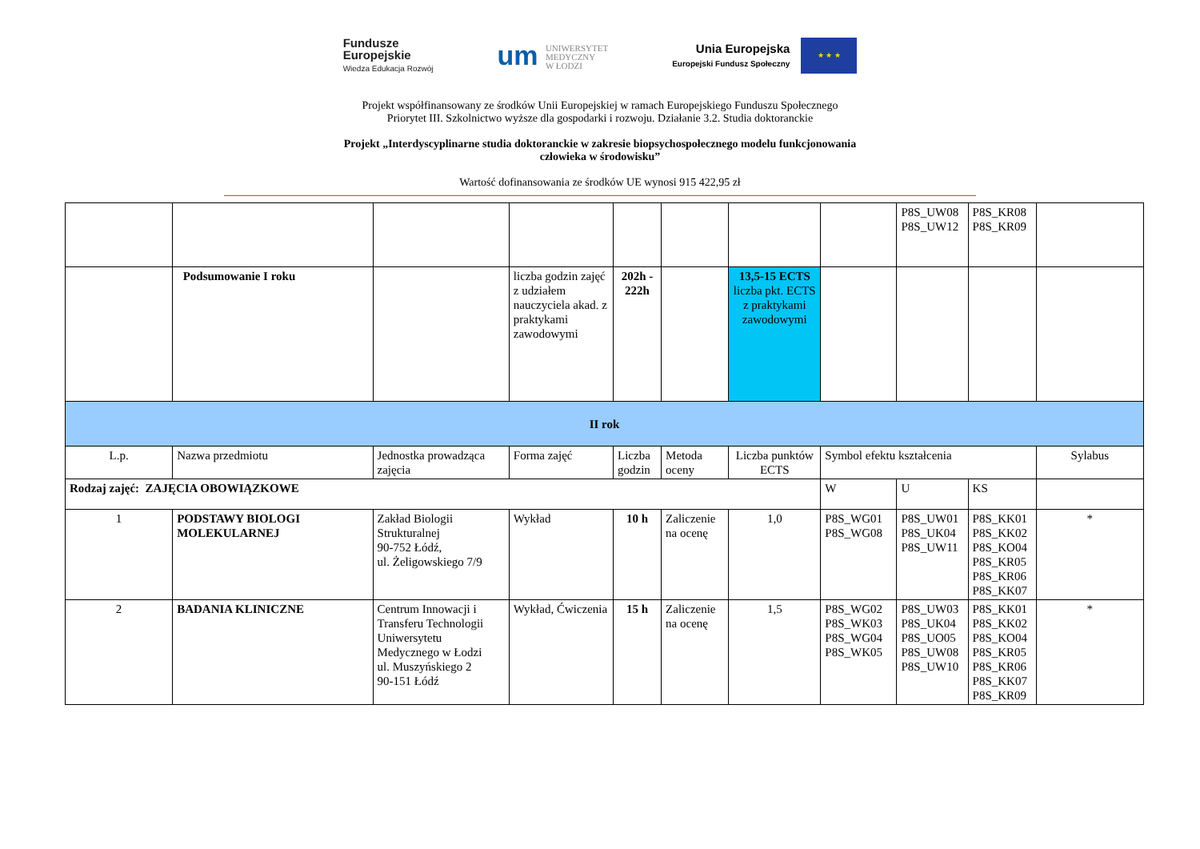Fundusze
Europejskie
Wiedza Edukacja Rozwój
um UNIWERSYTET
MEDYCZNY
W ŁODZI
Unia Europejska
Europejski Fundusz Społeczny
★ ★ ★
Projekt współfinansowany ze środków Unii Europejskiej w ramach Europejskiego Funduszu Społecznego
Priorytet III. Szkolnictwo wyższe dla gospodarki i rozwoju. Działanie 3.2. Studia doktoranckie
Projekt „Interdyscyplinarne studia doktoranckie w zakresie biopsychospołecznego modelu funkcjonowania
człowieka w środowisku”
Wartość dofinansowania ze środków UE wynosi 915 422,95 zł
| | | | | | | | | P8S_UW08 P8S_UW12 | P8S_KR08 P8S_KR09 | |
| | Podsumowanie I roku | | liczba godzin zajęć z udziałem nauczyciela akad. z praktykami zawodowymi | 202h - 222h | | 13,5-15 ECTS liczba pkt. ECTS z praktykami zawodowymi | | | | |
| II rok | | | | | | | | | | |
| L.p. | Nazwa przedmiotu | Jednostka prowadząca zajęcia | Forma zajęć | Liczba godzin | Metoda oceny | Liczba punktów ECTS | Symbol efektu kształcenia | | | Sylabus |
| Rodzaj zajęć: ZAJĘCIA OBOWIĄZKOWE | | | | | | | W | U | KS | |
| 1 | PODSTAWY BIOLOGI MOLEKULARNEJ | Zakład Biologii Strukturalnej 90-752 Łódź, ul. Żeligowskiego 7/9 | Wykład | 10 h | Zaliczenie na ocenę | 1,0 | P8S_WG01 P8S_WG08 | P8S_UW01 P8S_UK04 P8S_UW11 | P8S_KK01 P8S_KK02 P8S_KO04 P8S_KR05 P8S_KR06 P8S_KK07 | * |
| 2 | BADANIA KLINICZNE | Centrum Innowacji i Transferu Technologii Uniwersytetu Medycznego w Łodzi ul. Muszyńskiego 2 90-151 Łódź | Wykład, Ćwiczenia | 15 h | Zaliczenie na ocenę | 1,5 | P8S_WG02 P8S_WK03 P8S_WG04 P8S_WK05 | P8S_UW03 P8S_UK04 P8S_UO05 P8S_UW08 P8S_UW10 | P8S_KK01 P8S_KK02 P8S_KO04 P8S_KR05 P8S_KR06 P8S_KK07 P8S_KR09 | * |